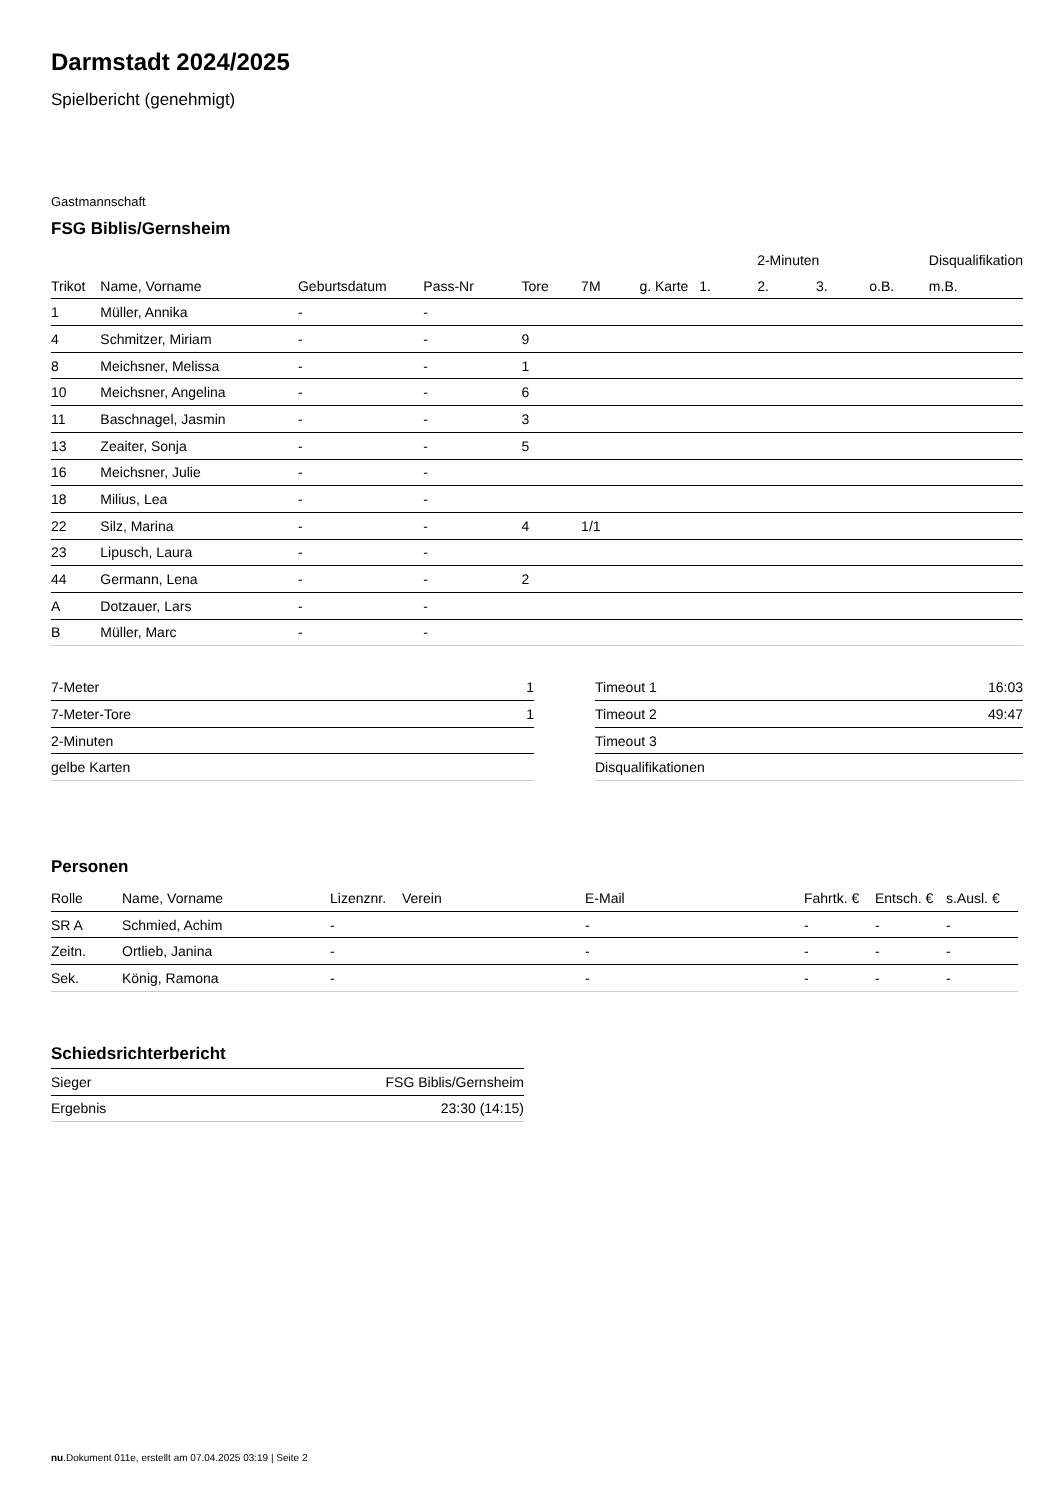Darmstadt 2024/2025
Spielbericht (genehmigt)
Gastmannschaft
FSG Biblis/Gernsheim
| | | | | | | | | 2-Minuten | | | Disqualifikation |
| --- | --- | --- | --- | --- | --- | --- | --- | --- | --- | --- | --- |
| Trikot | Name, Vorname | Geburtsdatum | Pass-Nr | Tore | 7M | g. Karte | 1. | 2. | 3. | o.B. | m.B. |
| 1 | Müller, Annika | - | - | | | | | | | | |
| 4 | Schmitzer, Miriam | - | - | 9 | | | | | | | |
| 8 | Meichsner, Melissa | - | - | 1 | | | | | | | |
| 10 | Meichsner, Angelina | - | - | 6 | | | | | | | |
| 11 | Baschnagel, Jasmin | - | - | 3 | | | | | | | |
| 13 | Zeaiter, Sonja | - | - | 5 | | | | | | | |
| 16 | Meichsner, Julie | - | - | | | | | | | | |
| 18 | Milius, Lea | - | - | | | | | | | | |
| 22 | Silz, Marina | - | - | 4 | 1/1 | | | | | | |
| 23 | Lipusch, Laura | - | - | | | | | | | | |
| 44 | Germann, Lena | - | - | 2 | | | | | | | |
| A | Dotzauer, Lars | - | - | | | | | | | | |
| B | Müller, Marc | - | - | | | | | | | | |
| 7-Meter | 1 |
| 7-Meter-Tore | 1 |
| 2-Minuten | |
| gelbe Karten | |
| Timeout 1 | 16:03 |
| Timeout 2 | 49:47 |
| Timeout 3 | |
| Disqualifikationen | |
Personen
| Rolle | Name, Vorname | Lizenznr. | Verein | E-Mail | Fahrtk. € | Entsch. € | s.Ausl. € |
| --- | --- | --- | --- | --- | --- | --- | --- |
| SR A | Schmied, Achim | - | | - | - | - | - |
| Zeitn. | Ortlieb, Janina | - | | - | - | - | - |
| Sek. | König, Ramona | - | | - | - | - | - |
Schiedsrichterbericht
| Sieger | FSG Biblis/Gernsheim |
| Ergebnis | 23:30 (14:15) |
nu.Dokument 011e, erstellt am 07.04.2025 03:19 | Seite 2